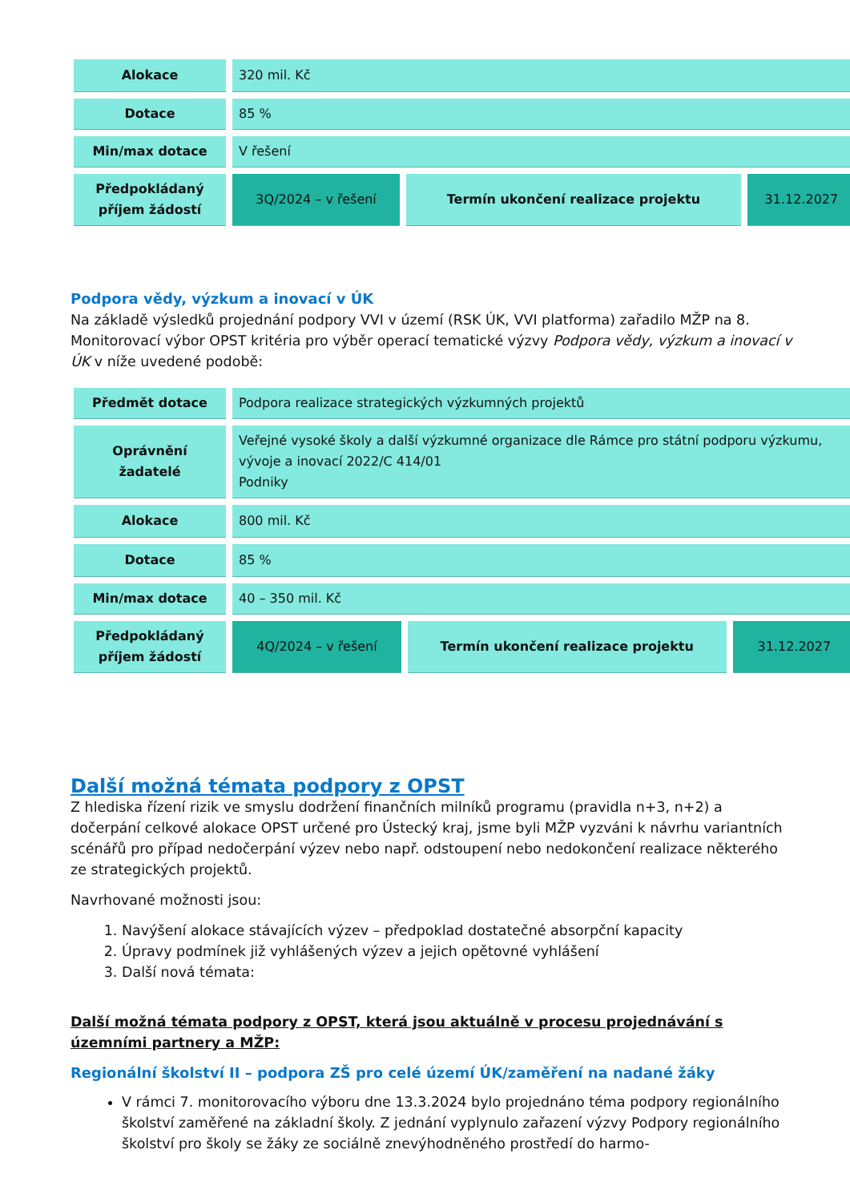| Alokace | 320 mil. Kč | | |
| Dotace | 85 % | | |
| Min/max dotace | V řešení | | |
| Předpokládaný příjem žádostí | 3Q/2024 – v řešení | Termín ukončení realizace projektu | 31.12.2027 |
Podpora vědy, výzkum a inovací v ÚK
Na základě výsledků projednání podpory VVI v území (RSK ÚK, VVI platforma) zařadilo MŽP na 8. Monitorovací výbor OPST kritéria pro výběr operací tematické výzvy Podpora vědy, výzkum a inovací v ÚK v níže uvedené podobě:
| Předmět dotace | Podpora realizace strategických výzkumných projektů | | |
| Oprávnění žadatelé | Veřejné vysoké školy a další výzkumné organizace dle Rámce pro státní podporu výzkumu, vývoje a inovací 2022/C 414/01 Podniky | | |
| Alokace | 800 mil. Kč | | |
| Dotace | 85 % | | |
| Min/max dotace | 40 – 350 mil. Kč | | |
| Předpokládaný příjem žádostí | 4Q/2024 – v řešení | Termín ukončení realizace projektu | 31.12.2027 |
Další možná témata podpory z OPST
Z hlediska řízení rizik ve smyslu dodržení finančních milníků programu (pravidla n+3, n+2) a dočerpání celkové alokace OPST určené pro Ústecký kraj, jsme byli MŽP vyzváni k návrhu variantních scénářů pro případ nedočerpání výzev nebo např. odstoupení nebo nedokončení realizace některého ze strategických projektů.
Navrhované možnosti jsou:
1. Navýšení alokace stávajících výzev – předpoklad dostatečné absorpční kapacity
2. Úpravy podmínek již vyhlášených výzev a jejich opětovné vyhlášení
3. Další nová témata:
Další možná témata podpory z OPST, která jsou aktuálně v procesu projednávání s územními partnery a MŽP:
Regionální školství II – podpora ZŠ pro celé území ÚK/zaměření na nadané žáky
V rámci 7. monitorovacího výboru dne 13.3.2024 bylo projednáno téma podpory regionálního školství zaměřené na základní školy. Z jednání vyplynulo zařazení výzvy Podpory regionálního školství pro školy se žáky ze sociálně znevýhodněného prostředí do harmo-